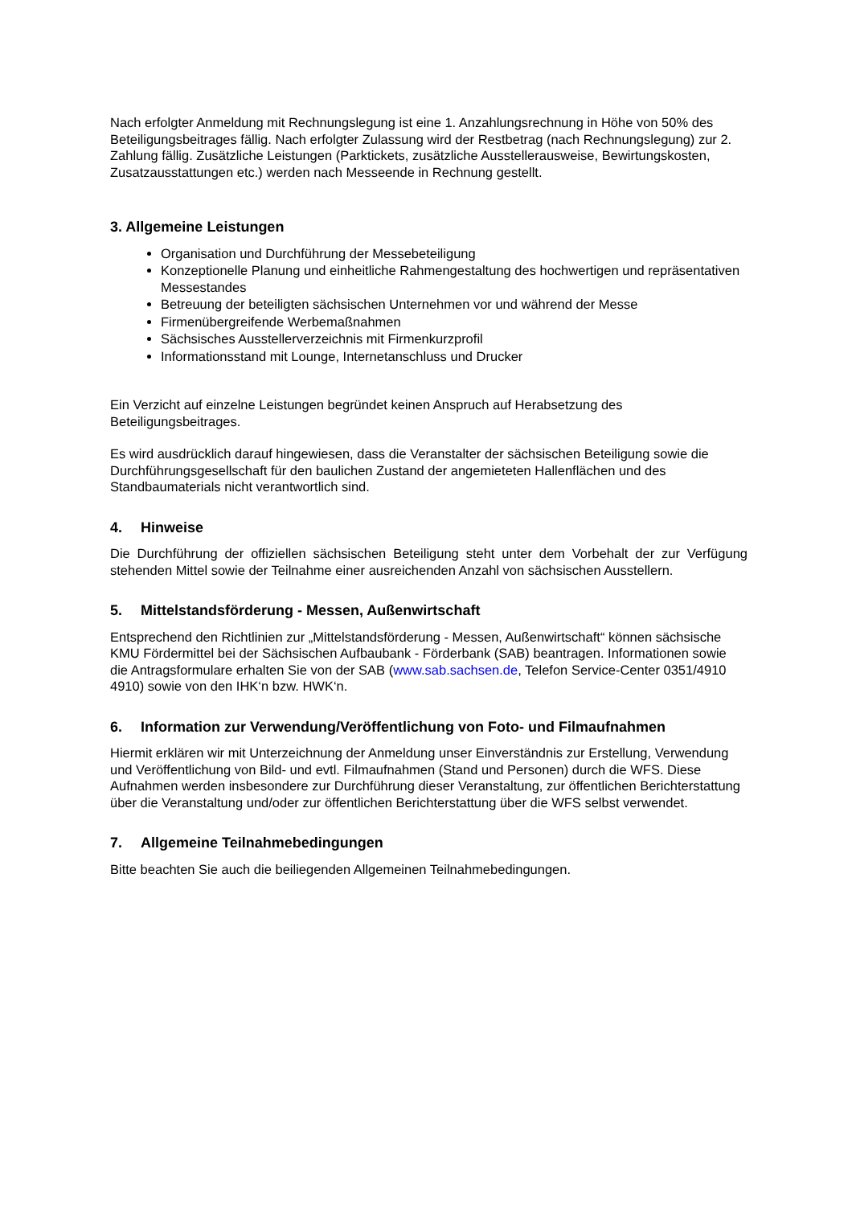Nach erfolgter Anmeldung mit Rechnungslegung ist eine 1. Anzahlungsrechnung in Höhe von 50% des Beteiligungsbeitrages fällig. Nach erfolgter Zulassung wird der Restbetrag (nach Rechnungslegung) zur 2. Zahlung fällig. Zusätzliche Leistungen (Parktickets, zusätzliche Ausstellerausweise, Bewirtungskosten, Zusatzausstattungen etc.) werden nach Messeende in Rechnung gestellt.
3. Allgemeine Leistungen
Organisation und Durchführung der Messebeteiligung
Konzeptionelle Planung und einheitliche Rahmengestaltung des hochwertigen und repräsentativen Messestandes
Betreuung der beteiligten sächsischen Unternehmen vor und während der Messe
Firmenübergreifende Werbemaßnahmen
Sächsisches Ausstellerverzeichnis mit Firmenkurzprofil
Informationsstand mit Lounge, Internetanschluss und Drucker
Ein Verzicht auf einzelne Leistungen begründet keinen Anspruch auf Herabsetzung des Beteiligungsbeitrages.
Es wird ausdrücklich darauf hingewiesen, dass die Veranstalter der sächsischen Beteiligung sowie die Durchführungsgesellschaft für den baulichen Zustand der angemieteten Hallenflächen und des Standbaumaterials nicht verantwortlich sind.
4. Hinweise
Die Durchführung der offiziellen sächsischen Beteiligung steht unter dem Vorbehalt der zur Verfügung stehenden Mittel sowie der Teilnahme einer ausreichenden Anzahl von sächsischen Ausstellern.
5. Mittelstandsförderung - Messen, Außenwirtschaft
Entsprechend den Richtlinien zur „Mittelstandsförderung - Messen, Außenwirtschaft“ können sächsische KMU Fördermittel bei der Sächsischen Aufbaubank - Förderbank (SAB) beantragen. Informationen sowie die Antragsformulare erhalten Sie von der SAB (www.sab.sachsen.de, Telefon Service-Center 0351/4910 4910) sowie von den IHK‘n bzw. HWK‘n.
6. Information zur Verwendung/Veröffentlichung von Foto- und Filmaufnahmen
Hiermit erklären wir mit Unterzeichnung der Anmeldung unser Einverständnis zur Erstellung, Verwendung und Veröffentlichung von Bild- und evtl. Filmaufnahmen (Stand und Personen) durch die WFS. Diese Aufnahmen werden insbesondere zur Durchführung dieser Veranstaltung, zur öffentlichen Berichterstattung über die Veranstaltung und/oder zur öffentlichen Berichterstattung über die WFS selbst verwendet.
7. Allgemeine Teilnahmebedingungen
Bitte beachten Sie auch die beiliegenden Allgemeinen Teilnahmebedingungen.